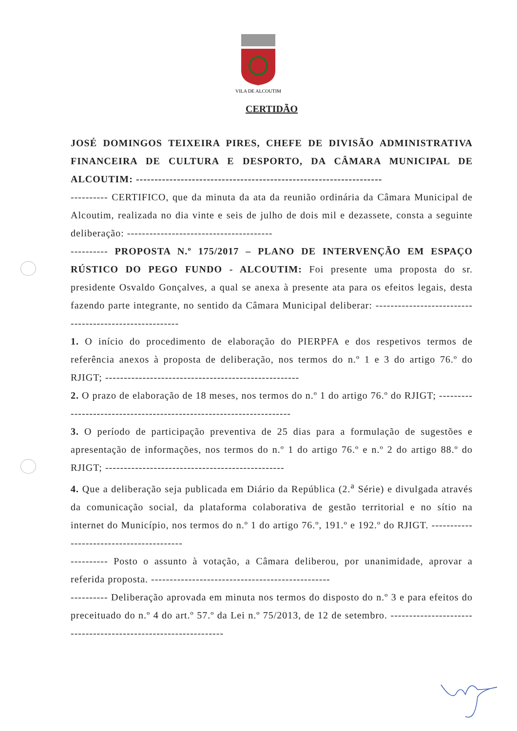VILA DE ALCOUTIM
CERTIDÃO
JOSÉ DOMINGOS TEIXEIRA PIRES, CHEFE DE DIVISÃO ADMINISTRATIVA FINANCEIRA DE CULTURA E DESPORTO, DA CÂMARA MUNICIPAL DE ALCOUTIM: ------------------------------------------------------------------
---------- CERTIFICO, que da minuta da ata da reunião ordinária da Câmara Municipal de Alcoutim, realizada no dia vinte e seis de julho de dois mil e dezassete, consta a seguinte deliberação: ---------------------------------------
---------- PROPOSTA N.º 175/2017 – PLANO DE INTERVENÇÃO EM ESPAÇO RÚSTICO DO PEGO FUNDO - ALCOUTIM: Foi presente uma proposta do sr. presidente Osvaldo Gonçalves, a qual se anexa à presente ata para os efeitos legais, desta fazendo parte integrante, no sentido da Câmara Municipal deliberar: -------------------------------------------------------
1. O início do procedimento de elaboração do PIERPFA e dos respetivos termos de referência anexos à proposta de deliberação, nos termos do n.º 1 e 3 do artigo 76.º do RJIGT; ----------------------------------------------------
2. O prazo de elaboração de 18 meses, nos termos do n.º 1 do artigo 76.º do RJIGT; --------------------------------------------------------------------
3. O período de participação preventiva de 25 dias para a formulação de sugestões e apresentação de informações, nos termos do n.º 1 do artigo 76.º e n.º 2 do artigo 88.º do RJIGT; ------------------------------------------------
4. Que a deliberação seja publicada em Diário da República (2.<sup>a</sup> Série) e divulgada através da comunicação social, da plataforma colaborativa de gestão territorial e no sítio na internet do Município, nos termos do n.º 1 do artigo 76.º, 191.º e 192.º do RJIGT. -----------------------------------------
---------- Posto o assunto à votação, a Câmara deliberou, por unanimidade, aprovar a referida proposta. ------------------------------------------------
---------- Deliberação aprovada em minuta nos termos do disposto do n.º 3 e para efeitos do preceituado do n.º 4 do art.º 57.º da Lei n.º 75/2013, de 12 de setembro. ---------------------------------------------------------------